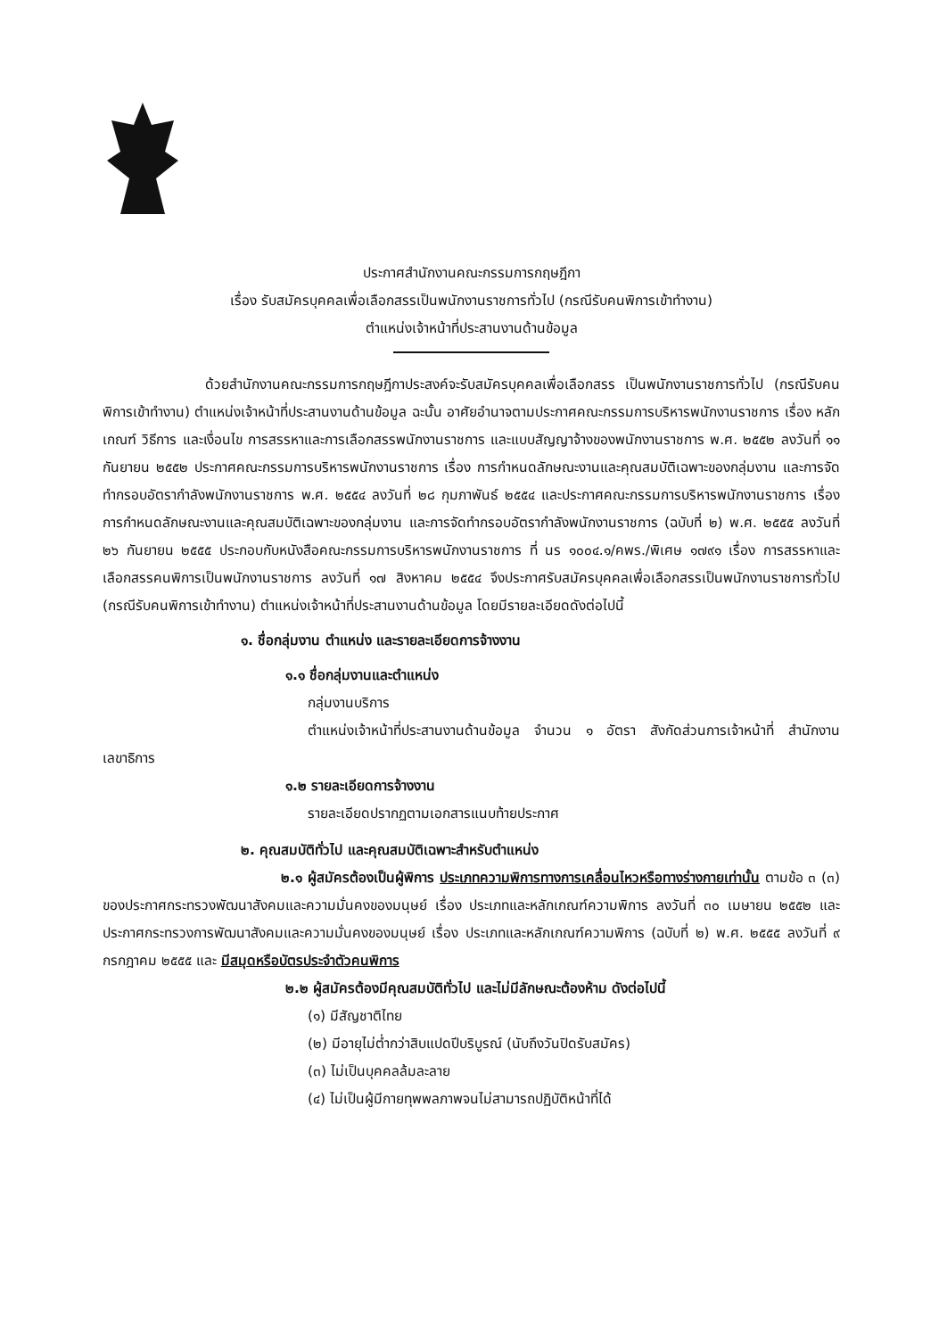ประกาศสำนักงานคณะกรรมการกฤษฎีกา
เรื่อง รับสมัครบุคคลเพื่อเลือกสรรเป็นพนักงานราชการทั่วไป (กรณีรับคนพิการเข้าทำงาน)
ตำแหน่งเจ้าหน้าที่ประสานงานด้านข้อมูล
ด้วยสำนักงานคณะกรรมการกฤษฎีกาประสงค์จะรับสมัครบุคคลเพื่อเลือกสรร เป็นพนักงานราชการทั่วไป (กรณีรับคนพิการเข้าทำงาน) ตำแหน่งเจ้าหน้าที่ประสานงานด้านข้อมูล ฉะนั้น อาศัยอำนาจตามประกาศคณะกรรมการบริหารพนักงานราชการ เรื่อง หลักเกณฑ์ วิธีการ และเงื่อนไข การสรรหาและการเลือกสรรพนักงานราชการ และแบบสัญญาจ้างของพนักงานราชการ พ.ศ. ๒๕๕๒ ลงวันที่ ๑๑ กันยายน ๒๕๕๒ ประกาศคณะกรรมการบริหารพนักงานราชการ เรื่อง การกำหนดลักษณะงานและคุณสมบัติเฉพาะของกลุ่มงาน และการจัดทำกรอบอัตรากำลังพนักงานราชการ พ.ศ. ๒๕๕๔ ลงวันที่ ๒๘ กุมภาพันธ์ ๒๕๕๔ และประกาศคณะกรรมการบริหารพนักงานราชการ เรื่อง การกำหนดลักษณะงานและคุณสมบัติเฉพาะของกลุ่มงาน และการจัดทำกรอบอัตรากำลังพนักงานราชการ (ฉบับที่ ๒) พ.ศ. ๒๕๕๕ ลงวันที่ ๒๖ กันยายน ๒๕๕๕ ประกอบกับหนังสือคณะกรรมการบริหารพนักงานราชการ ที่ นร ๑๐๐๔.๑/คพร./พิเศษ ๑๗๙๑ เรื่อง การสรรหาและเลือกสรรคนพิการเป็นพนักงานราชการ ลงวันที่ ๑๗ สิงหาคม ๒๕๕๔ จึงประกาศรับสมัครบุคคลเพื่อเลือกสรรเป็นพนักงานราชการทั่วไป (กรณีรับคนพิการเข้าทำงาน) ตำแหน่งเจ้าหน้าที่ประสานงานด้านข้อมูล โดยมีรายละเอียดดังต่อไปนี้
๑. ชื่อกลุ่มงาน ตำแหน่ง และรายละเอียดการจ้างงาน
๑.๑ ชื่อกลุ่มงานและตำแหน่ง
กลุ่มงานบริการ
ตำแหน่งเจ้าหน้าที่ประสานงานด้านข้อมูล จำนวน ๑ อัตรา สังกัดส่วนการเจ้าหน้าที่ สำนักงานเลขาธิการ
๑.๒ รายละเอียดการจ้างงาน
รายละเอียดปรากฏตามเอกสารแนบท้ายประกาศ
๒. คุณสมบัติทั่วไป และคุณสมบัติเฉพาะสำหรับตำแหน่ง
๒.๑ ผู้สมัครต้องเป็นผู้พิการ ประเภทความพิการทางการเคลื่อนไหวหรือทางร่างกายเท่านั้น ตามข้อ ๓ (๓) ของประกาศกระทรวงพัฒนาสังคมและความมั่นคงของมนุษย์ เรื่อง ประเภทและหลักเกณฑ์ความพิการ ลงวันที่ ๓๐ เมษายน ๒๕๕๒ และประกาศกระทรวงการพัฒนาสังคมและความมั่นคงของมนุษย์ เรื่อง ประเภทและหลักเกณฑ์ความพิการ (ฉบับที่ ๒) พ.ศ. ๒๕๕๕ ลงวันที่ ๙ กรกฎาคม ๒๕๕๕ และ มีสมุดหรือบัตรประจำตัวคนพิการ
๒.๒ ผู้สมัครต้องมีคุณสมบัติทั่วไป และไม่มีลักษณะต้องห้าม ดังต่อไปนี้
(๑) มีสัญชาติไทย
(๒) มีอายุไม่ต่ำกว่าสิบแปดปีบริบูรณ์ (นับถึงวันปิดรับสมัคร)
(๓) ไม่เป็นบุคคลล้มละลาย
(๔) ไม่เป็นผู้มีกายทุพพลภาพจนไม่สามารถปฏิบัติหน้าที่ได้